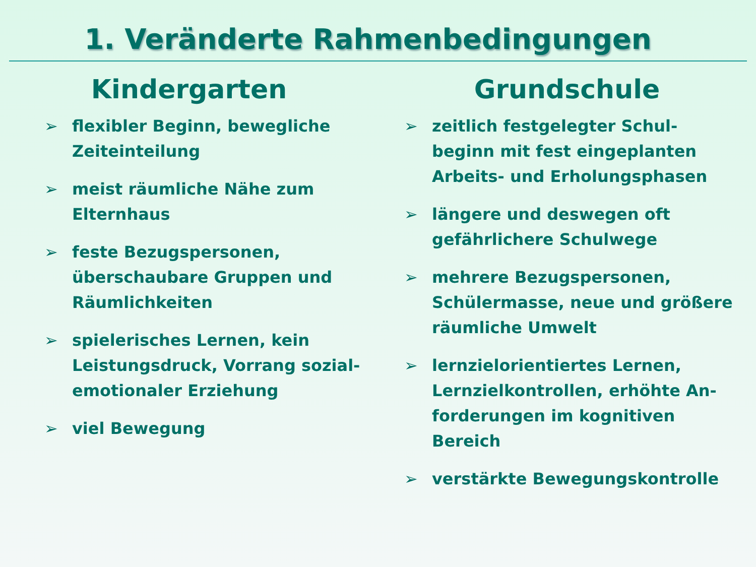1. Veränderte Rahmenbedingungen
Kindergarten
➢ flexibler Beginn, bewegliche Zeiteinteilung
➢ meist räumliche Nähe zum Elternhaus
➢ feste Bezugspersonen, überschaubare Gruppen und Räumlichkeiten
➢ spielerisches Lernen, kein Leistungsdruck, Vorrang sozial-emotionaler Erziehung
➢ viel Bewegung
Grundschule
➢ zeitlich festgelegter Schul-beginn mit fest eingeplanten Arbeits- und Erholungsphasen
➢ längere und deswegen oft gefährlichere Schulwege
➢ mehrere Bezugspersonen, Schülermasse, neue und größere räumliche Umwelt
➢ lernzielorientiertes Lernen, Lernzielkontrollen, erhöhte An-forderungen im kognitiven Bereich
➢ verstärkte Bewegungskontrolle